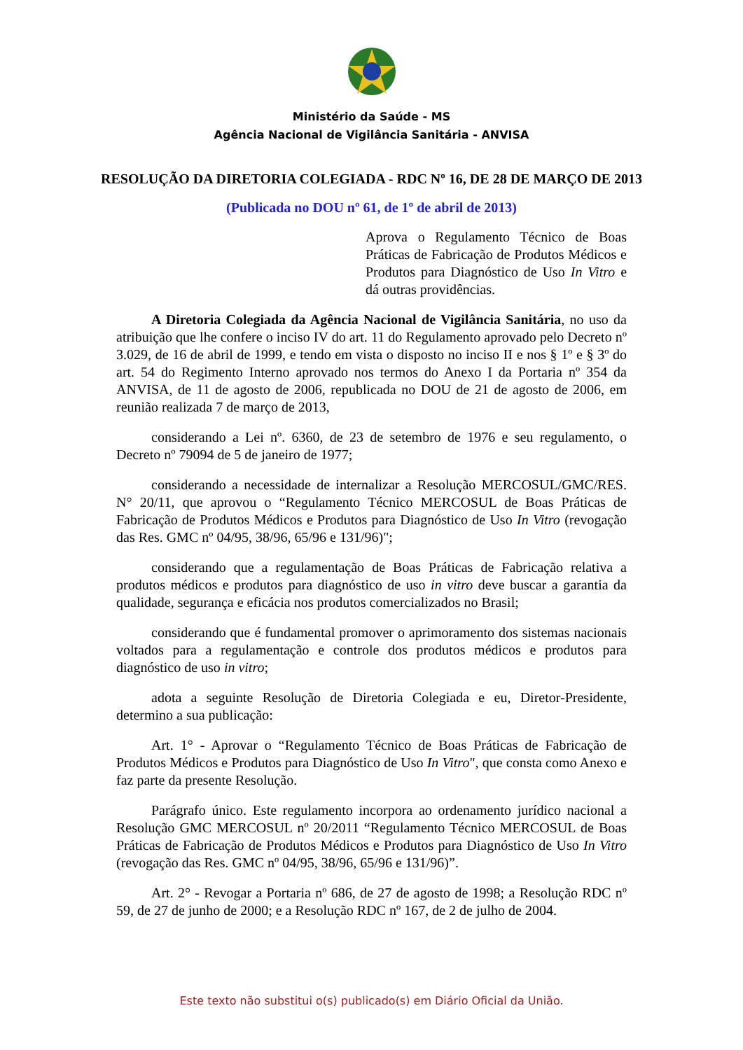Ministério da Saúde - MS
Agência Nacional de Vigilância Sanitária - ANVISA
RESOLUÇÃO DA DIRETORIA COLEGIADA - RDC Nº 16, DE 28 DE MARÇO DE 2013
(Publicada no DOU nº 61, de 1º de abril de 2013)
Aprova o Regulamento Técnico de Boas Práticas de Fabricação de Produtos Médicos e Produtos para Diagnóstico de Uso In Vitro e dá outras providências.
A Diretoria Colegiada da Agência Nacional de Vigilância Sanitária, no uso da atribuição que lhe confere o inciso IV do art. 11 do Regulamento aprovado pelo Decreto nº 3.029, de 16 de abril de 1999, e tendo em vista o disposto no inciso II e nos § 1º e § 3º do art. 54 do Regimento Interno aprovado nos termos do Anexo I da Portaria nº 354 da ANVISA, de 11 de agosto de 2006, republicada no DOU de 21 de agosto de 2006, em reunião realizada 7 de março de 2013,
considerando a Lei nº. 6360, de 23 de setembro de 1976 e seu regulamento, o Decreto nº 79094 de 5 de janeiro de 1977;
considerando a necessidade de internalizar a Resolução MERCOSUL/GMC/RES. N° 20/11, que aprovou o “Regulamento Técnico MERCOSUL de Boas Práticas de Fabricação de Produtos Médicos e Produtos para Diagnóstico de Uso In Vitro (revogação das Res. GMC nº 04/95, 38/96, 65/96 e 131/96)";
considerando que a regulamentação de Boas Práticas de Fabricação relativa a produtos médicos e produtos para diagnóstico de uso in vitro deve buscar a garantia da qualidade, segurança e eficácia nos produtos comercializados no Brasil;
considerando que é fundamental promover o aprimoramento dos sistemas nacionais voltados para a regulamentação e controle dos produtos médicos e produtos para diagnóstico de uso in vitro;
adota a seguinte Resolução de Diretoria Colegiada e eu, Diretor-Presidente, determino a sua publicação:
Art. 1° - Aprovar o “Regulamento Técnico de Boas Práticas de Fabricação de Produtos Médicos e Produtos para Diagnóstico de Uso In Vitro", que consta como Anexo e faz parte da presente Resolução.
Parágrafo único. Este regulamento incorpora ao ordenamento jurídico nacional a Resolução GMC MERCOSUL nº 20/2011 “Regulamento Técnico MERCOSUL de Boas Práticas de Fabricação de Produtos Médicos e Produtos para Diagnóstico de Uso In Vitro (revogação das Res. GMC nº 04/95, 38/96, 65/96 e 131/96)”.
Art. 2° - Revogar a Portaria nº 686, de 27 de agosto de 1998; a Resolução RDC nº 59, de 27 de junho de 2000; e a Resolução RDC nº 167, de 2 de julho de 2004.
Este texto não substitui o(s) publicado(s) em Diário Oficial da União.